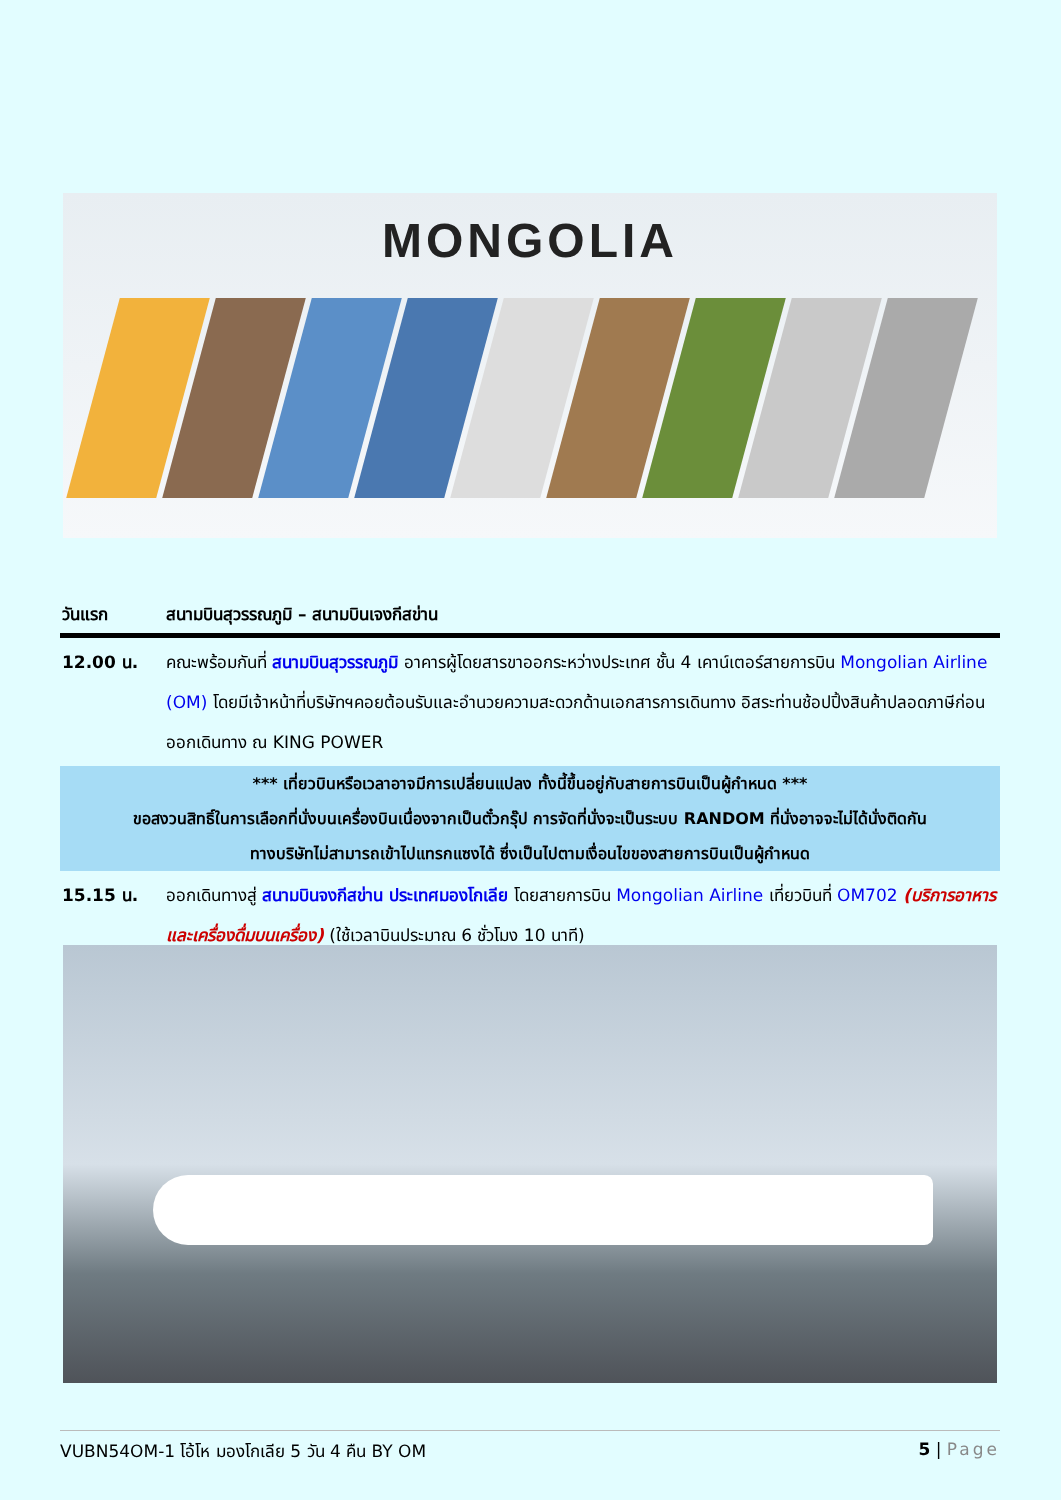MONGOLIA
| วันแรก | สนามบินสุวรรณภูมิ – สนามบินเจงกีสข่าน |
| 12.00 น. | คณะพร้อมกันที่ สนามบินสุวรรณภูมิ อาคารผู้โดยสารขาออกระหว่างประเทศ ชั้น 4 เคาน์เตอร์สายการบิน Mongolian Airline (OM) โดยมีเจ้าหน้าที่บริษัทฯคอยต้อนรับและอำนวยความสะดวกด้านเอกสารการเดินทาง อิสระท่านช้อปปิ้งสินค้าปลอดภาษีก่อนออกเดินทาง ณ KING POWER |
| *** เที่ยวบินหรือเวลาอาจมีการเปลี่ยนแปลง ทั้งนี้ขึ้นอยู่กับสายการบินเป็นผู้กำหนด *** ขอสงวนสิทธิ์ในการเลือกที่นั่งบนเครื่องบินเนื่องจากเป็นตั๋วกรุ๊ป การจัดที่นั่งจะเป็นระบบ RANDOM ที่นั่งอาจจะไม่ได้นั่งติดกัน ทางบริษัทไม่สามารถเข้าไปแทรกแซงได้ ซึ่งเป็นไปตามเงื่อนไขของสายการบินเป็นผู้กำหนด | |
| 15.15 น. | ออกเดินทางสู่ สนามบินจงกีสข่าน ประเทศมองโกเลีย โดยสายการบิน Mongolian Airline เที่ยวบินที่ OM702 (บริการอาหารและเครื่องดื่มบนเครื่อง) (ใช้เวลาบินประมาณ 6 ชั่วโมง 10 นาที) |
VUBN54OM-1 โอ้โห มองโกเลีย 5 วัน 4 คืน BY OM 5 | Page